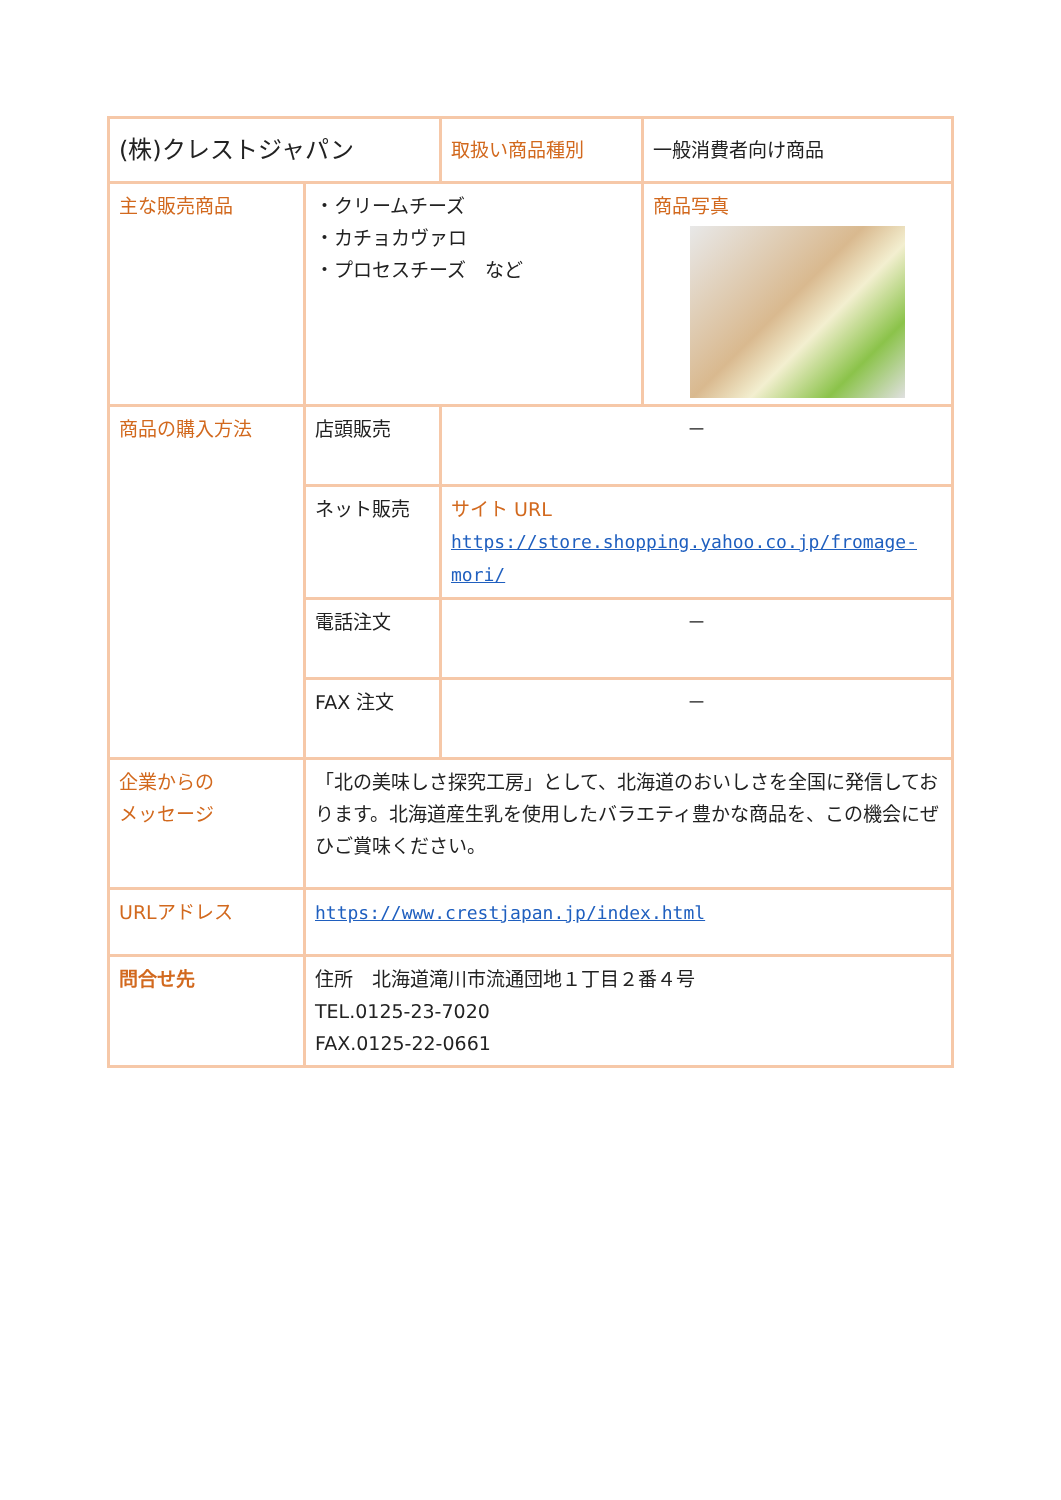| (株)クレストジャパン | | 取扱い商品種別 | 一般消費者向け商品 |
| 主な販売商品 | ・クリームチーズ ・カチョカヴァロ ・プロセスチーズ など | | 商品写真 |
| 商品の購入方法 | 店頭販売 | － | |
| | ネット販売 | サイト URL https://store.shopping.yahoo.co.jp/fromage-mori/ | |
| | 電話注文 | － | |
| | FAX 注文 | － | |
| 企業からの メッセージ | 「北の美味しさ探究工房」として、北海道のおいしさを全国に発信しております。北海道産生乳を使用したバラエティ豊かな商品を、この機会にぜひご賞味ください。 | | |
| URLアドレス | https://www.crestjapan.jp/index.html | | |
| 問合せ先 | 住所 北海道滝川市流通団地１丁目２番４号 TEL.0125-23-7020 FAX.0125-22-0661 | | |